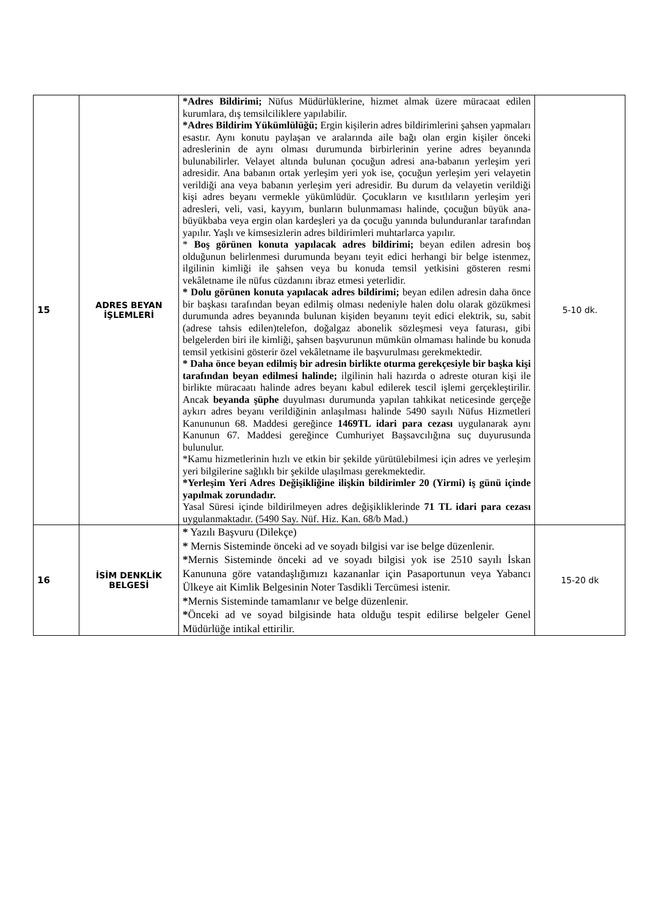| 15 | ADRES BEYAN İŞLEMLERİ | *Adres Bildirimi; Nüfus Müdürlüklerine, hizmet almak üzere müracaat edilen kurumlara, dış temsilciliklere yapılabilir. *Adres Bildirim Yükümlülüğü; Ergin kişilerin adres bildirimlerini şahsen yapmaları esastır. Aynı konutu paylaşan ve aralarında aile bağı olan ergin kişiler önceki adreslerinin de aynı olması durumunda birbirlerinin yerine adres beyanında bulunabilirler. Velayet altında bulunan çocuğun adresi ana-babanın yerleşim yeri adresidir. Ana babanın ortak yerleşim yeri yok ise, çocuğun yerleşim yeri velayetin verildiği ana veya babanın yerleşim yeri adresidir. Bu durum da velayetin verildiği kişi adres beyanı vermekle yükümlüdür. Çocukların ve kısıtlıların yerleşim yeri adresleri, veli, vasi, kayyım, bunların bulunmaması halinde, çocuğun büyük ana-büyükbaba veya ergin olan kardeşleri ya da çocuğu yanında bulunduranlar tarafından yapılır. Yaşlı ve kimsesizlerin adres bildirimleri muhtarlarca yapılır. * Boş görünen konuta yapılacak adres bildirimi; beyan edilen adresin boş olduğunun belirlenmesi durumunda beyanı teyit edici herhangi bir belge istenmez, ilgilinin kimliği ile şahsen veya bu konuda temsil yetkisini gösteren resmi vekâletname ile nüfus cüzdanını ibraz etmesi yeterlidir. * Dolu görünen konuta yapılacak adres bildirimi; beyan edilen adresin daha önce bir başkası tarafından beyan edilmiş olması nedeniyle halen dolu olarak gözükmesi durumunda adres beyanında bulunan kişiden beyanını teyit edici elektrik, su, sabit (adrese tahsis edilen)telefon, doğalgaz abonelik sözleşmesi veya faturası, gibi belgelerden biri ile kimliği, şahsen başvurunun mümkün olmaması halinde bu konuda temsil yetkisini gösterir özel vekâletname ile başvurulması gerekmektedir. * Daha önce beyan edilmiş bir adresin birlikte oturma gerekçesiyle bir başka kişi tarafından beyan edilmesi halinde; ilgilinin hali hazırda o adreste oturan kişi ile birlikte müracaatı halinde adres beyanı kabul edilerek tescil işlemi gerçekleştirilir. Ancak beyanda şüphe duyulması durumunda yapılan tahkikat neticesinde gerçeğe aykırı adres beyanı verildiğinin anlaşılması halinde 5490 sayılı Nüfus Hizmetleri Kanununun 68. Maddesi gereğince 1469TL idari para cezası uygulanarak aynı Kanunun 67. Maddesi gereğince Cumhuriyet Başsavcılığına suç duyurusunda bulunulur. *Kamu hizmetlerinin hızlı ve etkin bir şekilde yürütülebilmesi için adres ve yerleşim yeri bilgilerine sağlıklı bir şekilde ulaşılması gerekmektedir. *Yerleşim Yeri Adres Değişikliğine ilişkin bildirimler 20 (Yirmi) iş günü içinde yapılmak zorundadır. Yasal Süresi içinde bildirilmeyen adres değişikliklerinde 71 TL idari para cezası uygulanmaktadır. (5490 Say. Nüf. Hiz. Kan. 68/b Mad.) | 5-10 dk. |
| 16 | İSİM DENKLİK BELGESİ | * Yazılı Başvuru (Dilekçe) * Mernis Sisteminde önceki ad ve soyadı bilgisi var ise belge düzenlenir. * Mernis Sisteminde önceki ad ve soyadı bilgisi yok ise 2510 sayılı İskan Kanununa göre vatandaşlığımızı kazananlar için Pasaportunun veya Yabancı Ülkeye ait Kimlik Belgesinin Noter Tasdikli Tercümesi istenir. * Mernis Sisteminde tamamlanır ve belge düzenlenir. * Önceki ad ve soyad bilgisinde hata olduğu tespit edilirse belgeler Genel Müdürlüğe intikal ettirilir. | 15-20 dk |